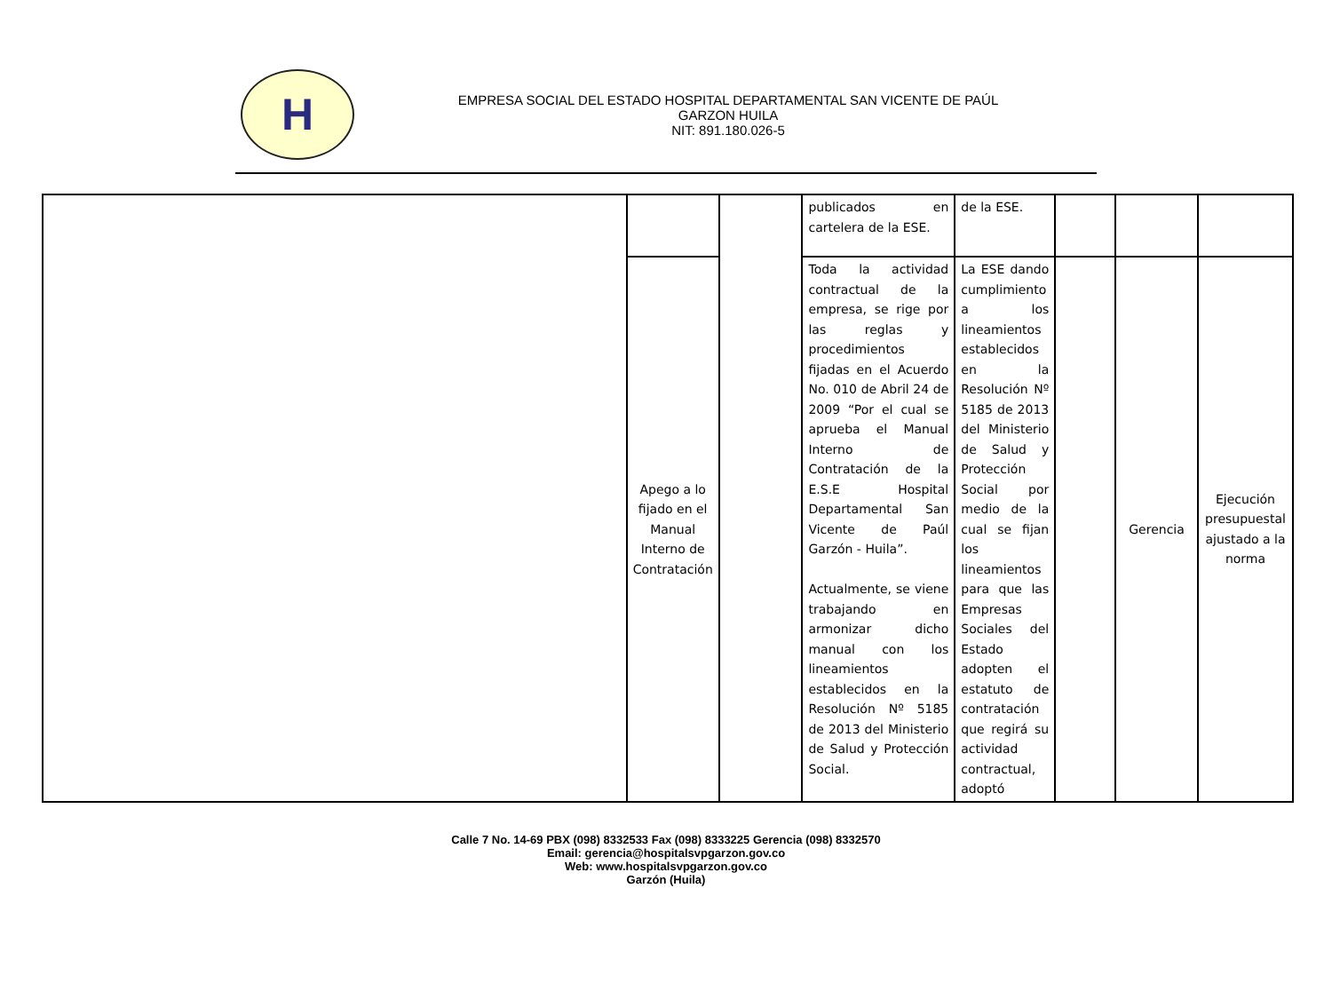H
EMPRESA SOCIAL DEL ESTADO HOSPITAL DEPARTAMENTAL SAN VICENTE DE PAÚL
GARZON HUILA
NIT: 891.180.026-5
| | | | publicados en cartelera de la ESE. | de la ESE. | | | |
| | Apego a lo fijado en el Manual Interno de Contratación | | Toda la actividad contractual de la empresa, se rige por las reglas y procedimientos fijadas en el Acuerdo No. 010 de Abril 24 de 2009 “Por el cual se aprueba el Manual Interno de Contratación de la E.S.E Hospital Departamental San Vicente de Paúl Garzón - Huila”. Actualmente, se viene trabajando en armonizar dicho manual con los lineamientos establecidos en la Resolución Nº 5185 de 2013 del Ministerio de Salud y Protección Social. | La ESE dando cumplimiento a los lineamientos establecidos en la Resolución Nº 5185 de 2013 del Ministerio de Salud y Protección Social por medio de la cual se fijan los lineamientos para que las Empresas Sociales del Estado adopten el estatuto de contratación que regirá su actividad contractual, adoptó | | Gerencia | Ejecución presupuestal ajustado a la norma |
Calle 7 No. 14-69 PBX (098) 8332533 Fax (098) 8333225 Gerencia (098) 8332570
Email: gerencia@hospitalsvpgarzon.gov.co
Web: www.hospitalsvpgarzon.gov.co
Garzón (Huila)